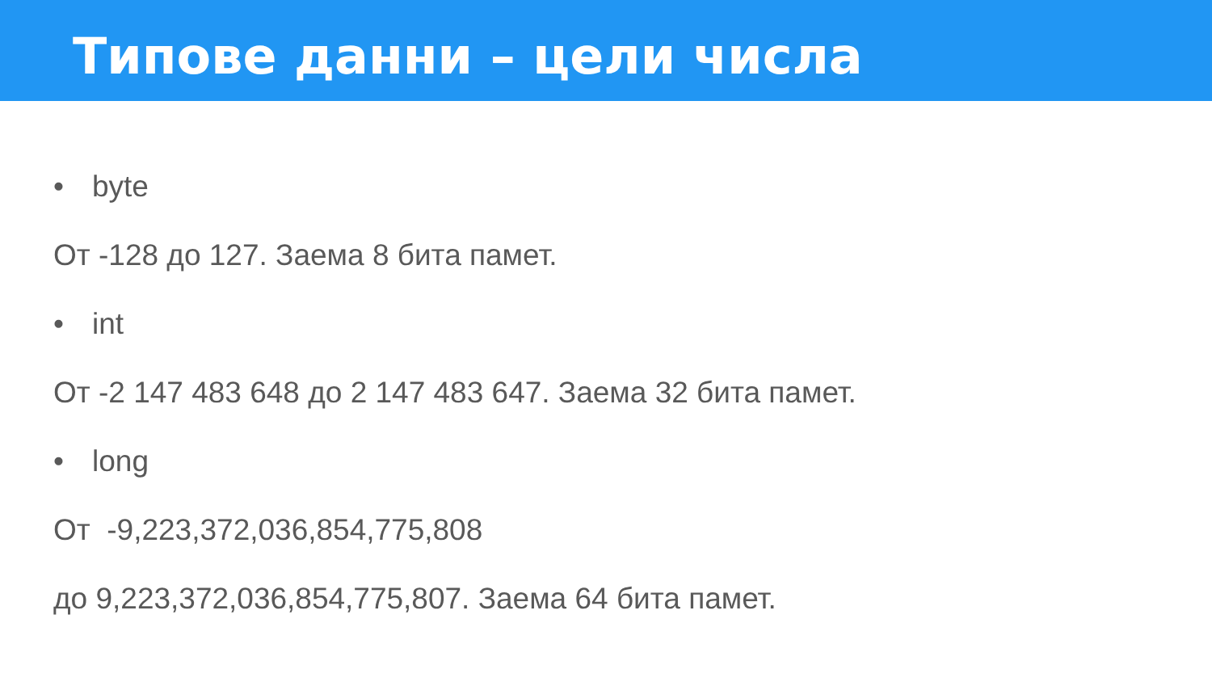Типове данни – цели числа
• byte
От -128 до 127. Заема 8 бита памет.
• int
От -2 147 483 648 до 2 147 483 647. Заема 32 бита памет.
• long
От -9,223,372,036,854,775,808
до 9,223,372,036,854,775,807. Заема 64 бита памет.